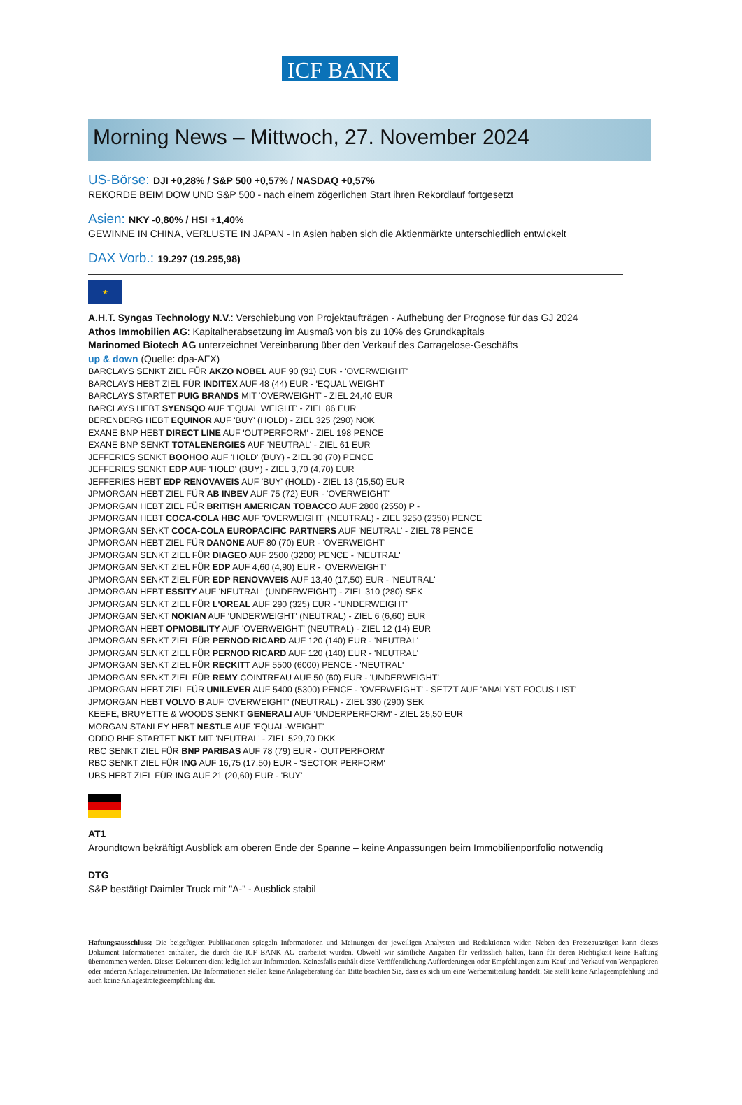ICF BANK
Morning News – Mittwoch, 27. November 2024
US-Börse: DJI +0,28% / S&P 500 +0,57% / NASDAQ +0,57%
REKORDE BEIM DOW UND S&P 500 - nach einem zögerlichen Start ihren Rekordlauf fortgesetzt
Asien: NKY -0,80% / HSI +1,40%
GEWINNE IN CHINA, VERLUSTE IN JAPAN - In Asien haben sich die Aktienmärkte unterschiedlich entwickelt
DAX Vorb.: 19.297 (19.295,98)
★
A.H.T. Syngas Technology N.V.: Verschiebung von Projektaufträgen - Aufhebung der Prognose für das GJ 2024
Athos Immobilien AG: Kapitalherabsetzung im Ausmaß von bis zu 10% des Grundkapitals
Marinomed Biotech AG unterzeichnet Vereinbarung über den Verkauf des Carragelose-Geschäfts
up & down (Quelle: dpa-AFX)
BARCLAYS SENKT ZIEL FÜR AKZO NOBEL AUF 90 (91) EUR - 'OVERWEIGHT'
BARCLAYS HEBT ZIEL FÜR INDITEX AUF 48 (44) EUR - 'EQUAL WEIGHT'
BARCLAYS STARTET PUIG BRANDS MIT 'OVERWEIGHT' - ZIEL 24,40 EUR
BARCLAYS HEBT SYENSQO AUF 'EQUAL WEIGHT' - ZIEL 86 EUR
BERENBERG HEBT EQUINOR AUF 'BUY' (HOLD) - ZIEL 325 (290) NOK
EXANE BNP HEBT DIRECT LINE AUF 'OUTPERFORM' - ZIEL 198 PENCE
EXANE BNP SENKT TOTALENERGIES AUF 'NEUTRAL' - ZIEL 61 EUR
JEFFERIES SENKT BOOHOO AUF 'HOLD' (BUY) - ZIEL 30 (70) PENCE
JEFFERIES SENKT EDP AUF 'HOLD' (BUY) - ZIEL 3,70 (4,70) EUR
JEFFERIES HEBT EDP RENOVAVEIS AUF 'BUY' (HOLD) - ZIEL 13 (15,50) EUR
JPMORGAN HEBT ZIEL FÜR AB INBEV AUF 75 (72) EUR - 'OVERWEIGHT'
JPMORGAN HEBT ZIEL FÜR BRITISH AMERICAN TOBACCO AUF 2800 (2550) P -
JPMORGAN HEBT COCA-COLA HBC AUF 'OVERWEIGHT' (NEUTRAL) - ZIEL 3250 (2350) PENCE
JPMORGAN SENKT COCA-COLA EUROPACIFIC PARTNERS AUF 'NEUTRAL' - ZIEL 78 PENCE
JPMORGAN HEBT ZIEL FÜR DANONE AUF 80 (70) EUR - 'OVERWEIGHT'
JPMORGAN SENKT ZIEL FÜR DIAGEO AUF 2500 (3200) PENCE - 'NEUTRAL'
JPMORGAN SENKT ZIEL FÜR EDP AUF 4,60 (4,90) EUR - 'OVERWEIGHT'
JPMORGAN SENKT ZIEL FÜR EDP RENOVAVEIS AUF 13,40 (17,50) EUR - 'NEUTRAL'
JPMORGAN HEBT ESSITY AUF 'NEUTRAL' (UNDERWEIGHT) - ZIEL 310 (280) SEK
JPMORGAN SENKT ZIEL FÜR L'OREAL AUF 290 (325) EUR - 'UNDERWEIGHT'
JPMORGAN SENKT NOKIAN AUF 'UNDERWEIGHT' (NEUTRAL) - ZIEL 6 (6,60) EUR
JPMORGAN HEBT OPMOBILITY AUF 'OVERWEIGHT' (NEUTRAL) - ZIEL 12 (14) EUR
JPMORGAN SENKT ZIEL FÜR PERNOD RICARD AUF 120 (140) EUR - 'NEUTRAL'
JPMORGAN SENKT ZIEL FÜR PERNOD RICARD AUF 120 (140) EUR - 'NEUTRAL'
JPMORGAN SENKT ZIEL FÜR RECKITT AUF 5500 (6000) PENCE - 'NEUTRAL'
JPMORGAN SENKT ZIEL FÜR REMY COINTREAU AUF 50 (60) EUR - 'UNDERWEIGHT'
JPMORGAN HEBT ZIEL FÜR UNILEVER AUF 5400 (5300) PENCE - 'OVERWEIGHT' - SETZT AUF 'ANALYST FOCUS LIST'
JPMORGAN HEBT VOLVO B AUF 'OVERWEIGHT' (NEUTRAL) - ZIEL 330 (290) SEK
KEEFE, BRUYETTE & WOODS SENKT GENERALI AUF 'UNDERPERFORM' - ZIEL 25,50 EUR
MORGAN STANLEY HEBT NESTLE AUF 'EQUAL-WEIGHT'
ODDO BHF STARTET NKT MIT 'NEUTRAL' - ZIEL 529,70 DKK
RBC SENKT ZIEL FÜR BNP PARIBAS AUF 78 (79) EUR - 'OUTPERFORM'
RBC SENKT ZIEL FÜR ING AUF 16,75 (17,50) EUR - 'SECTOR PERFORM'
UBS HEBT ZIEL FÜR ING AUF 21 (20,60) EUR - 'BUY'
AT1
Aroundtown bekräftigt Ausblick am oberen Ende der Spanne – keine Anpassungen beim Immobilienportfolio notwendig
DTG
S&P bestätigt Daimler Truck mit "A-" - Ausblick stabil
Haftungsausschluss: Die beigefügten Publikationen spiegeln Informationen und Meinungen der jeweiligen Analysten und Redaktionen wider. Neben den Presseauszügen kann dieses Dokument Informationen enthalten, die durch die ICF BANK AG erarbeitet wurden. Obwohl wir sämtliche Angaben für verlässlich halten, kann für deren Richtigkeit keine Haftung übernommen werden. Dieses Dokument dient lediglich zur Information. Keinesfalls enthält diese Veröffentlichung Aufforderungen oder Empfehlungen zum Kauf und Verkauf von Wertpapieren oder anderen Anlageinstrumenten. Die Informationen stellen keine Anlageberatung dar. Bitte beachten Sie, dass es sich um eine Werbemitteilung handelt. Sie stellt keine Anlageempfehlung und auch keine Anlagestrategieempfehlung dar.